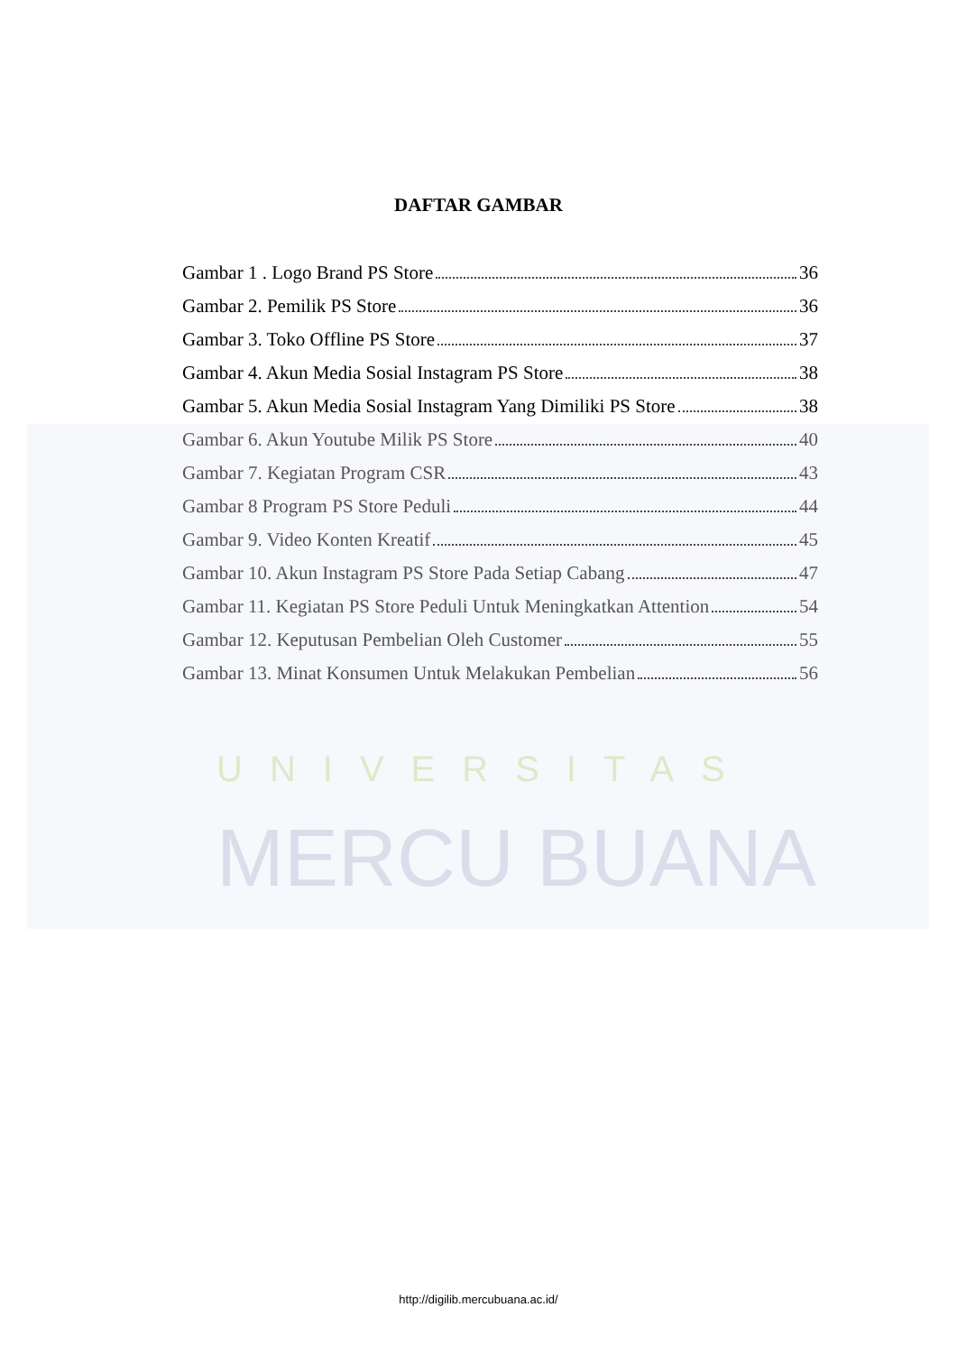UNIVERSITAS
MERCU BUANA
DAFTAR GAMBAR
Gambar 1 . Logo Brand PS Store 36
Gambar 2. Pemilik PS Store 36
Gambar 3. Toko Offline PS Store 37
Gambar 4. Akun Media Sosial Instagram PS Store 38
Gambar 5. Akun Media Sosial Instagram Yang Dimiliki PS Store 38
Gambar 6. Akun Youtube Milik PS Store 40
Gambar 7. Kegiatan Program CSR 43
Gambar 8 Program PS Store Peduli 44
Gambar 9. Video Konten Kreatif 45
Gambar 10. Akun Instagram PS Store Pada Setiap Cabang 47
Gambar 11. Kegiatan PS Store Peduli Untuk Meningkatkan Attention 54
Gambar 12. Keputusan Pembelian Oleh Customer 55
Gambar 13. Minat Konsumen Untuk Melakukan Pembelian 56
http://digilib.mercubuana.ac.id/